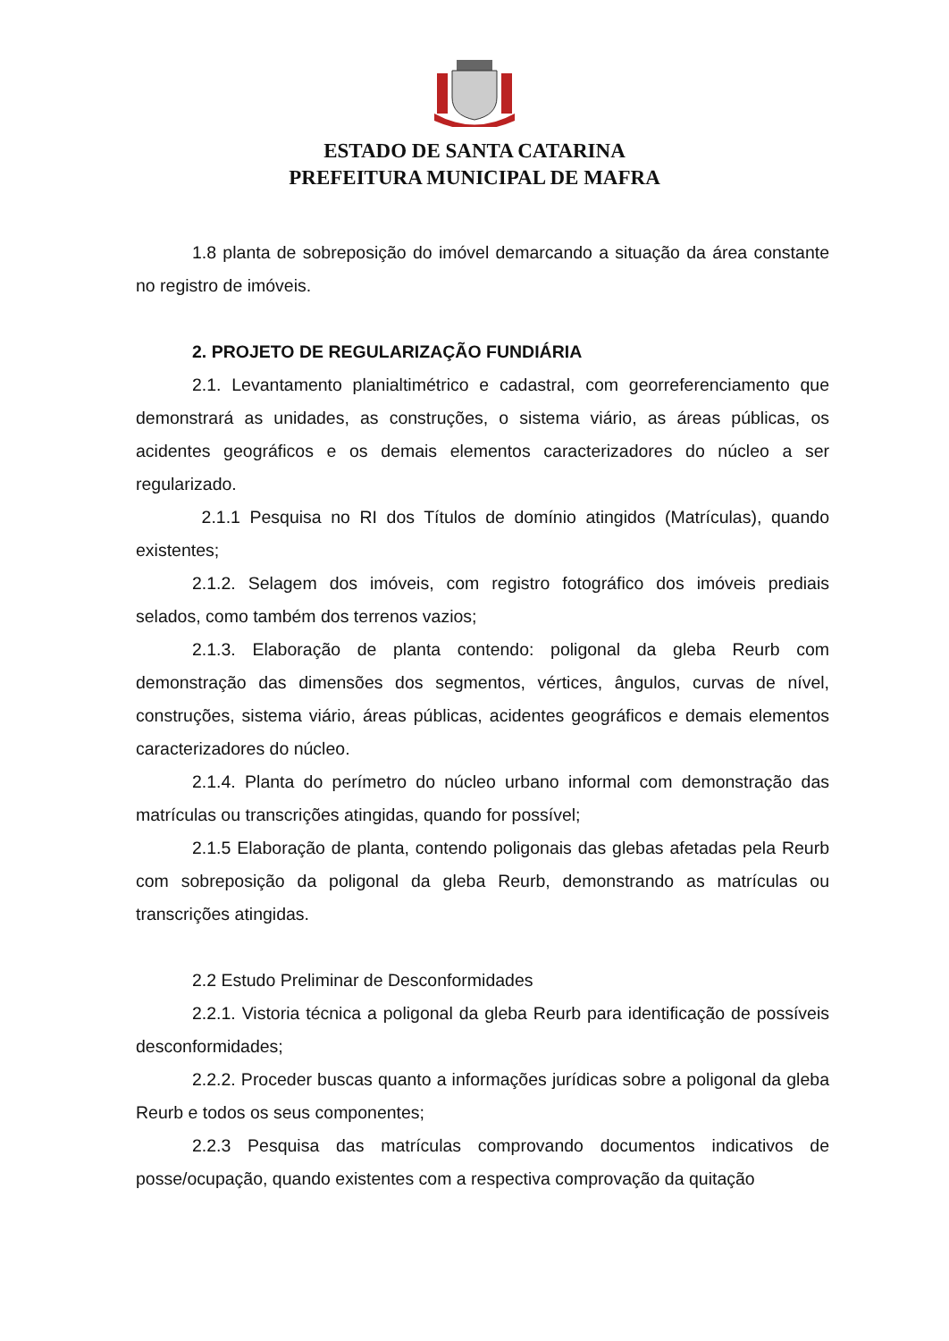ESTADO DE SANTA CATARINA
PREFEITURA MUNICIPAL DE MAFRA
1.8 planta de sobreposição do imóvel demarcando a situação da área constante no registro de imóveis.
2. PROJETO DE REGULARIZAÇÃO FUNDIÁRIA
2.1. Levantamento planialtimétrico e cadastral, com georreferenciamento que demonstrará as unidades, as construções, o sistema viário, as áreas públicas, os acidentes geográficos e os demais elementos caracterizadores do núcleo a ser regularizado.
2.1.1 Pesquisa no RI dos Títulos de domínio atingidos (Matrículas), quando existentes;
2.1.2. Selagem dos imóveis, com registro fotográfico dos imóveis prediais selados, como também dos terrenos vazios;
2.1.3. Elaboração de planta contendo: poligonal da gleba Reurb com demonstração das dimensões dos segmentos, vértices, ângulos, curvas de nível, construções, sistema viário, áreas públicas, acidentes geográficos e demais elementos caracterizadores do núcleo.
2.1.4. Planta do perímetro do núcleo urbano informal com demonstração das matrículas ou transcrições atingidas, quando for possível;
2.1.5 Elaboração de planta, contendo poligonais das glebas afetadas pela Reurb com sobreposição da poligonal da gleba Reurb, demonstrando as matrículas ou transcrições atingidas.
2.2 Estudo Preliminar de Desconformidades
2.2.1. Vistoria técnica a poligonal da gleba Reurb para identificação de possíveis desconformidades;
2.2.2. Proceder buscas quanto a informações jurídicas sobre a poligonal da gleba Reurb e todos os seus componentes;
2.2.3 Pesquisa das matrículas comprovando documentos indicativos de posse/ocupação, quando existentes com a respectiva comprovação da quitação